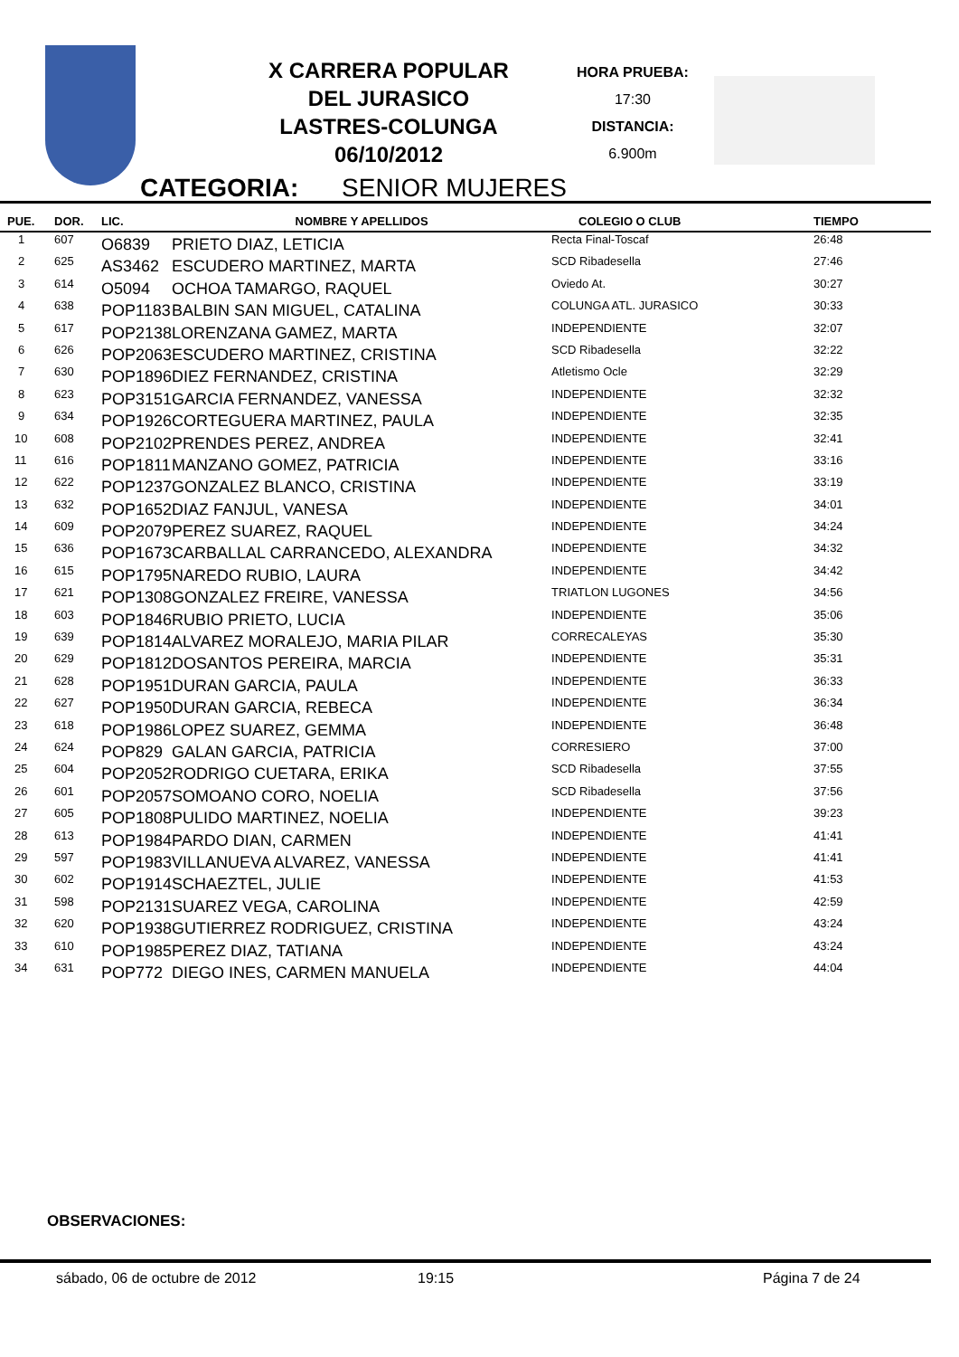X CARRERA POPULAR
DEL JURASICO
LASTRES-COLUNGA
06/10/2012
HORA PRUEBA:
17:30
DISTANCIA:
6.900m
CATEGORIA: SENIOR MUJERES
| PUE. | DOR. | LIC. | NOMBRE Y APELLIDOS | COLEGIO O CLUB | TIEMPO |
| --- | --- | --- | --- | --- | --- |
| 1 | 607 | O6839 | PRIETO DIAZ, LETICIA | Recta Final-Toscaf | 26:48 |
| 2 | 625 | AS3462 | ESCUDERO MARTINEZ, MARTA | SCD Ribadesella | 27:46 |
| 3 | 614 | O5094 | OCHOA TAMARGO, RAQUEL | Oviedo At. | 30:27 |
| 4 | 638 | POP1183 | BALBIN SAN MIGUEL, CATALINA | COLUNGA ATL. JURASICO | 30:33 |
| 5 | 617 | POP2138 | LORENZANA GAMEZ, MARTA | INDEPENDIENTE | 32:07 |
| 6 | 626 | POP2063 | ESCUDERO MARTINEZ, CRISTINA | SCD Ribadesella | 32:22 |
| 7 | 630 | POP1896 | DIEZ FERNANDEZ, CRISTINA | Atletismo Ocle | 32:29 |
| 8 | 623 | POP3151 | GARCIA FERNANDEZ, VANESSA | INDEPENDIENTE | 32:32 |
| 9 | 634 | POP1926 | CORTEGUERA MARTINEZ, PAULA | INDEPENDIENTE | 32:35 |
| 10 | 608 | POP2102 | PRENDES PEREZ, ANDREA | INDEPENDIENTE | 32:41 |
| 11 | 616 | POP1811 | MANZANO GOMEZ, PATRICIA | INDEPENDIENTE | 33:16 |
| 12 | 622 | POP1237 | GONZALEZ BLANCO, CRISTINA | INDEPENDIENTE | 33:19 |
| 13 | 632 | POP1652 | DIAZ FANJUL, VANESA | INDEPENDIENTE | 34:01 |
| 14 | 609 | POP2079 | PEREZ SUAREZ, RAQUEL | INDEPENDIENTE | 34:24 |
| 15 | 636 | POP1673 | CARBALLAL CARRANCEDO, ALEXANDRA | INDEPENDIENTE | 34:32 |
| 16 | 615 | POP1795 | NAREDO RUBIO, LAURA | INDEPENDIENTE | 34:42 |
| 17 | 621 | POP1308 | GONZALEZ FREIRE, VANESSA | TRIATLON LUGONES | 34:56 |
| 18 | 603 | POP1846 | RUBIO PRIETO, LUCIA | INDEPENDIENTE | 35:06 |
| 19 | 639 | POP1814 | ALVAREZ MORALEJO, MARIA PILAR | CORRECALEYAS | 35:30 |
| 20 | 629 | POP1812 | DOSANTOS PEREIRA, MARCIA | INDEPENDIENTE | 35:31 |
| 21 | 628 | POP1951 | DURAN GARCIA, PAULA | INDEPENDIENTE | 36:33 |
| 22 | 627 | POP1950 | DURAN GARCIA, REBECA | INDEPENDIENTE | 36:34 |
| 23 | 618 | POP1986 | LOPEZ SUAREZ, GEMMA | INDEPENDIENTE | 36:48 |
| 24 | 624 | POP829 | GALAN GARCIA, PATRICIA | CORRESIERO | 37:00 |
| 25 | 604 | POP2052 | RODRIGO CUETARA, ERIKA | SCD Ribadesella | 37:55 |
| 26 | 601 | POP2057 | SOMOANO CORO, NOELIA | SCD Ribadesella | 37:56 |
| 27 | 605 | POP1808 | PULIDO MARTINEZ, NOELIA | INDEPENDIENTE | 39:23 |
| 28 | 613 | POP1984 | PARDO DIAN, CARMEN | INDEPENDIENTE | 41:41 |
| 29 | 597 | POP1983 | VILLANUEVA ALVAREZ, VANESSA | INDEPENDIENTE | 41:41 |
| 30 | 602 | POP1914 | SCHAEZTEL, JULIE | INDEPENDIENTE | 41:53 |
| 31 | 598 | POP2131 | SUAREZ VEGA, CAROLINA | INDEPENDIENTE | 42:59 |
| 32 | 620 | POP1938 | GUTIERREZ RODRIGUEZ, CRISTINA | INDEPENDIENTE | 43:24 |
| 33 | 610 | POP1985 | PEREZ DIAZ, TATIANA | INDEPENDIENTE | 43:24 |
| 34 | 631 | POP772 | DIEGO INES, CARMEN MANUELA | INDEPENDIENTE | 44:04 |
OBSERVACIONES:
sábado, 06 de octubre de 2012 19:15 Página 7 de 24